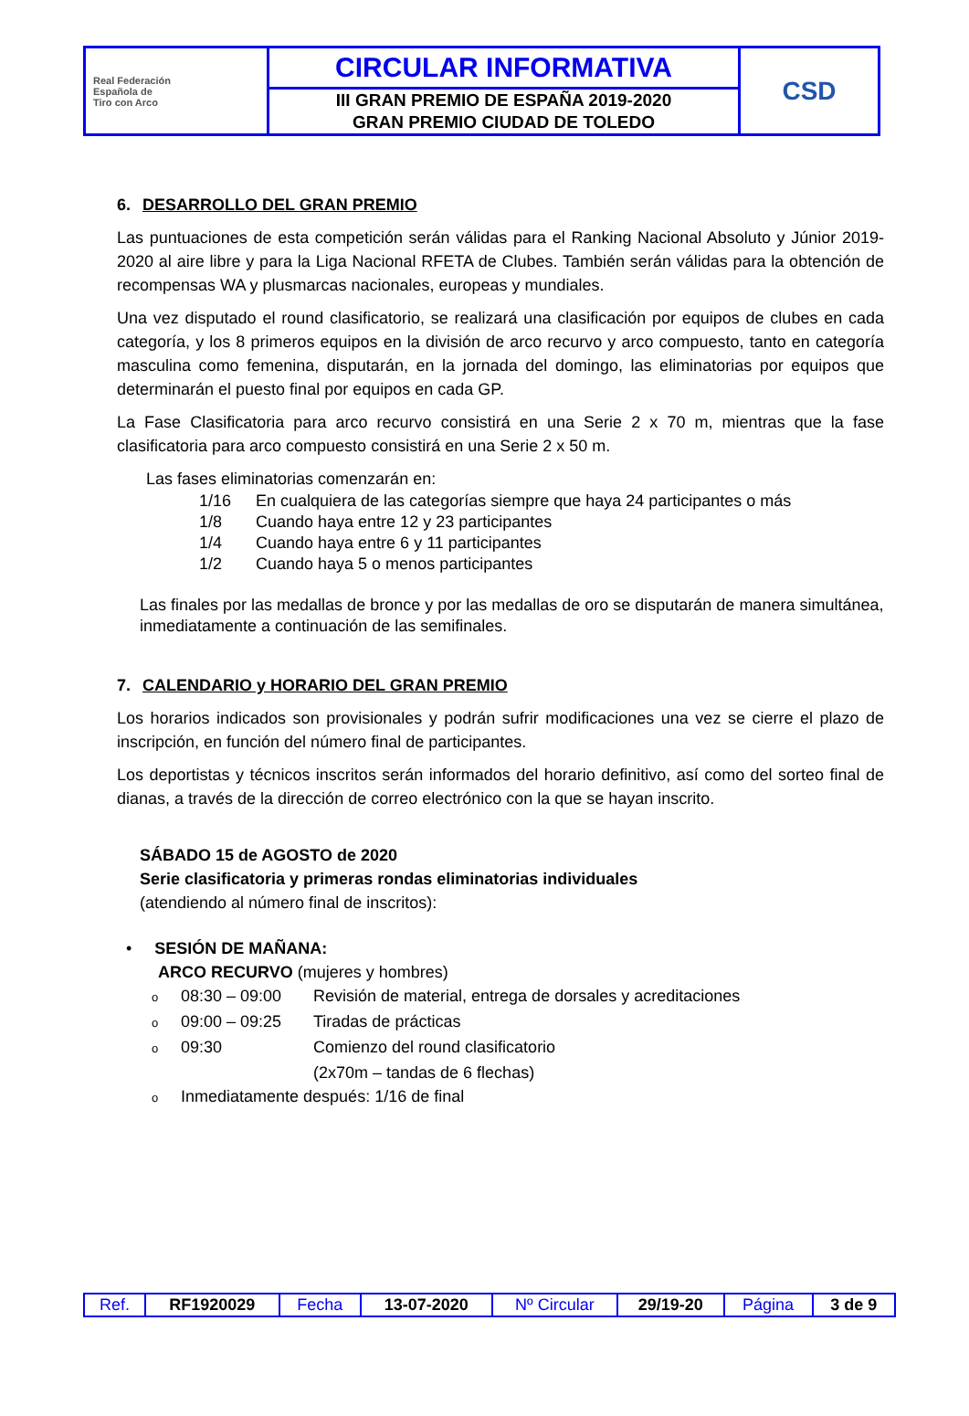| Real Federación Española de Tiro con Arco | CIRCULAR INFORMATIVA | CSD |
| | III GRAN PREMIO DE ESPAÑA 2019-2020 GRAN PREMIO CIUDAD DE TOLEDO | |
6. DESARROLLO DEL GRAN PREMIO
Las puntuaciones de esta competición serán válidas para el Ranking Nacional Absoluto y Júnior 2019-2020 al aire libre y para la Liga Nacional RFETA de Clubes. También serán válidas para la obtención de recompensas WA y plusmarcas nacionales, europeas y mundiales.
Una vez disputado el round clasificatorio, se realizará una clasificación por equipos de clubes en cada categoría, y los 8 primeros equipos en la división de arco recurvo y arco compuesto, tanto en categoría masculina como femenina, disputarán, en la jornada del domingo, las eliminatorias por equipos que determinarán el puesto final por equipos en cada GP.
La Fase Clasificatoria para arco recurvo consistirá en una Serie 2 x 70 m, mientras que la fase clasificatoria para arco compuesto consistirá en una Serie 2 x 50 m.
Las fases eliminatorias comenzarán en:
1/16 En cualquiera de las categorías siempre que haya 24 participantes o más
1/8 Cuando haya entre 12 y 23 participantes
1/4 Cuando haya entre 6 y 11 participantes
1/2 Cuando haya 5 o menos participantes
Las finales por las medallas de bronce y por las medallas de oro se disputarán de manera simultánea, inmediatamente a continuación de las semifinales.
7. CALENDARIO y HORARIO DEL GRAN PREMIO
Los horarios indicados son provisionales y podrán sufrir modificaciones una vez se cierre el plazo de inscripción, en función del número final de participantes.
Los deportistas y técnicos inscritos serán informados del horario definitivo, así como del sorteo final de dianas, a través de la dirección de correo electrónico con la que se hayan inscrito.
SÁBADO 15 de AGOSTO de 2020
Serie clasificatoria y primeras rondas eliminatorias individuales
(atendiendo al número final de inscritos):
• SESIÓN DE MAÑANA:
ARCO RECURVO (mujeres y hombres)
o 08:30 – 09:00 Revisión de material, entrega de dorsales y acreditaciones
o 09:00 – 09:25 Tiradas de prácticas
o 09:30 Comienzo del round clasificatorio
(2x70m – tandas de 6 flechas)
o Inmediatamente después: 1/16 de final
| Ref. | RF1920029 | Fecha | 13-07-2020 | Nº Circular | 29/19-20 | Página | 3 de 9 |